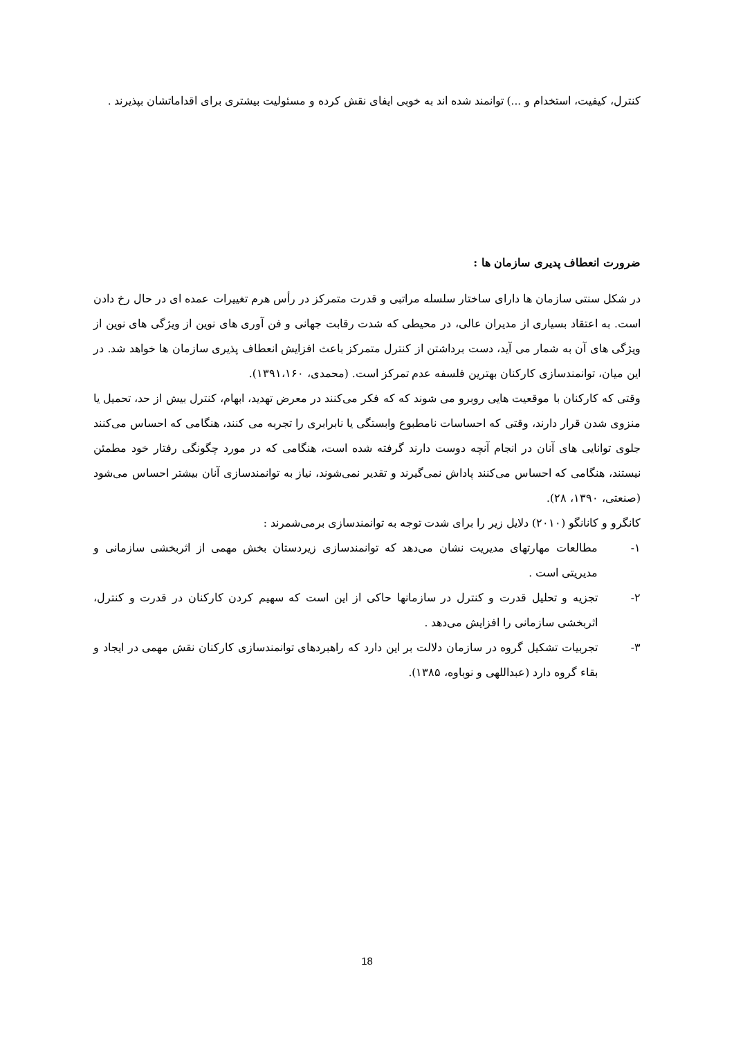کنترل، کیفیت، استخدام و ...) توانمند شده اند به خوبی ایفای نقش کرده و مسئولیت بیشتری برای اقداماتشان بپذیرند .
ضرورت انعطاف پدیری سازمان ها :
در شکل سنتی سازمان ها دارای ساختار سلسله مراتبی و قدرت متمرکز در رأس هرم تغییرات عمده ای در حال رخ دادن است. به اعتقاد بسیاری از مدیران عالی، در محیطی که شدت رقابت جهانی و فن آوری های نوین از ویژگی های نوین از ویژگی های آن به شمار می آید، دست برداشتن از کنترل متمرکز باعث افزایش انعطاف پذیری سازمان ها خواهد شد. در این میان، توانمندسازی کارکنان بهترین فلسفه عدم تمرکز است. (محمدی، ۱۳۹۱،۱۶۰).
وقتی که کارکنان با موقعیت هایی روبرو می شوند که که فکر می‌کنند در معرض تهدید، ابهام، کنترل بیش از حد، تحمیل یا منزوی شدن قرار دارند، وقتی که احساسات نامطبوع وابستگی یا نابرابری را تجربه می کنند، هنگامی که احساس می‌کنند جلوی توانایی های آنان در انجام آنچه دوست دارند گرفته شده است، هنگامی که در مورد چگونگی رفتار خود مطمئن نیستند، هنگامی که احساس می‌کنند پاداش نمی‌گیرند و تقدیر نمی‌شوند، نیاز به توانمندسازی آنان بیشتر احساس می‌شود (صنعتی، ۱۳۹۰، ۲۸).
کانگرو و کانانگو (۲۰۱۰) دلایل زیر را برای شدت توجه به توانمندسازی برمی‌شمرند :
۱- مطالعات مهارتهای مدیریت نشان می‌دهد که توانمندسازی زیردستان بخش مهمی از اثربخشی سازمانی و مدیریتی است .
۲- تجزیه و تحلیل قدرت و کنترل در سازمانها حاکی از این است که سهیم کردن کارکنان در قدرت و کنترل، اثربخشی سازمانی را افزایش می‌دهد .
۳- تجربیات تشکیل گروه در سازمان دلالت بر این دارد که راهبردهای توانمندسازی کارکنان نقش مهمی در ایجاد و بقاء گروه دارد (عبداللهی و نوباوه، ۱۳۸۵).
18